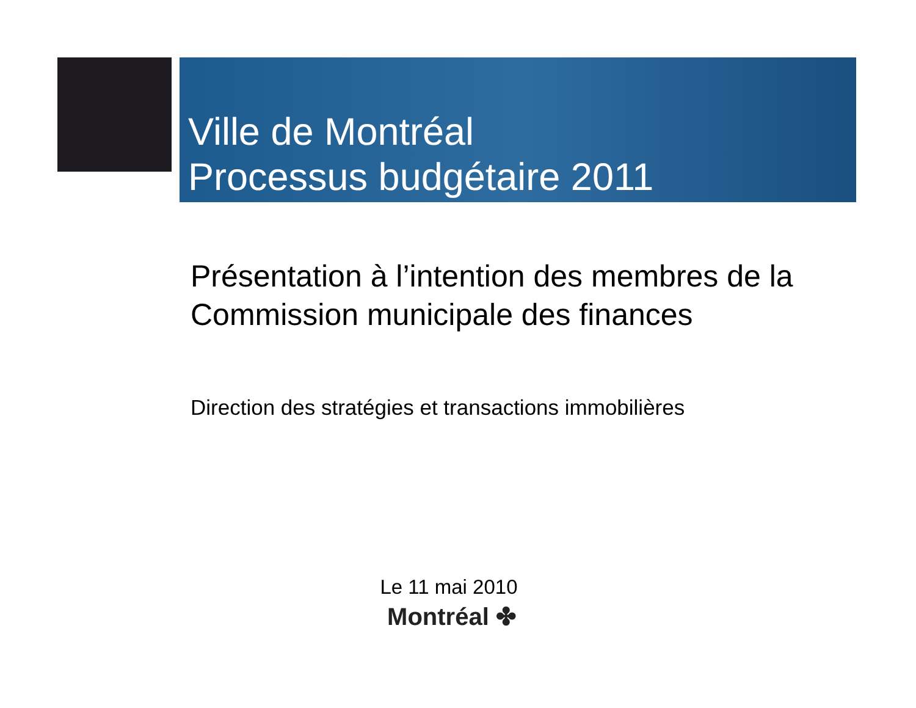Ville de Montréal
Processus budgétaire 2011
Présentation à l’intention des membres de la Commission municipale des finances
Direction des stratégies et transactions immobilières
Le 11 mai 2010
Montréal ✤